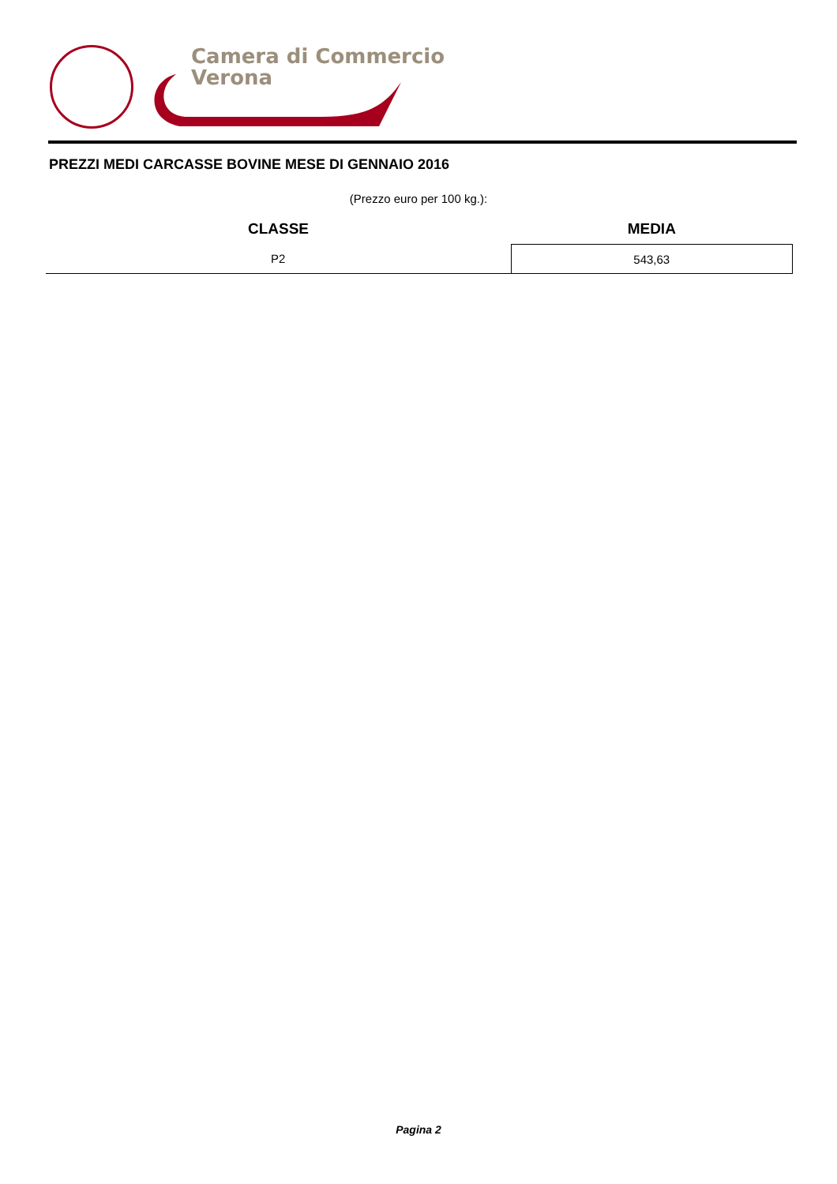Camera di Commercio
Verona
PREZZI MEDI CARCASSE BOVINE MESE DI GENNAIO 2016
(Prezzo euro per 100 kg.):
| CLASSE | MEDIA |
| --- | --- |
| P2 | 543,63 |
Pagina 2